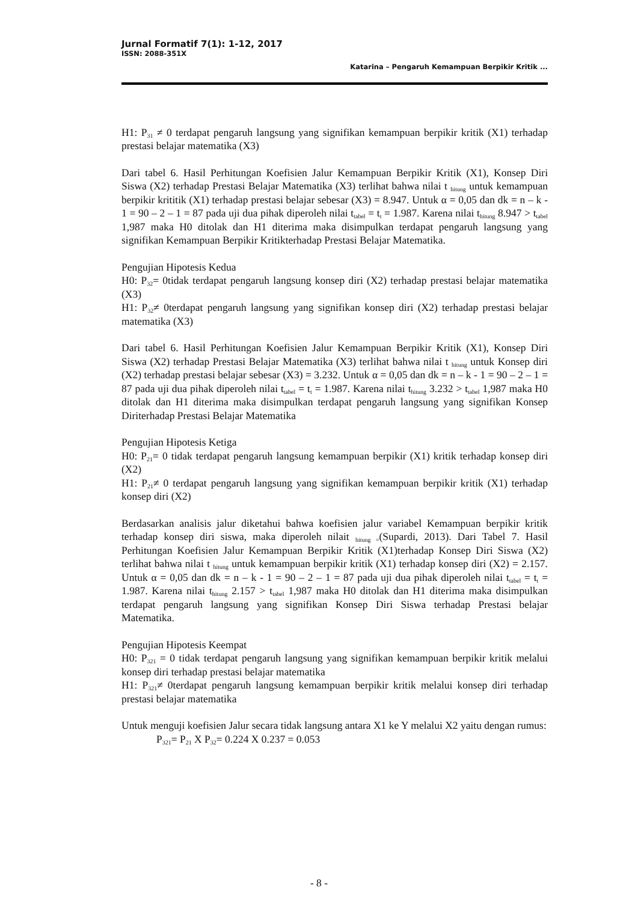Jurnal Formatif 7(1): 1-12, 2017
ISSN: 2088-351X
Katarina – Pengaruh Kemampuan Berpikir Kritik ...
H1: P<sub>31</sub> ≠ 0 terdapat pengaruh langsung yang signifikan kemampuan berpikir kritik (X1) terhadap prestasi belajar matematika (X3)
Dari tabel 6. Hasil Perhitungan Koefisien Jalur Kemampuan Berpikir Kritik (X1), Konsep Diri Siswa (X2) terhadap Prestasi Belajar Matematika (X3) terlihat bahwa nilai t <sub>hitung</sub> untuk kemampuan berpikir krititik (X1) terhadap prestasi belajar sebesar (X3) = 8.947. Untuk α = 0,05 dan dk = n – k - 1 = 90 – 2 – 1 = 87 pada uji dua pihak diperoleh nilai t<sub>tabel</sub> = t<sub>t</sub> = 1.987. Karena nilai t<sub>hitung</sub> 8.947 > t<sub>tabel</sub> 1,987 maka H0 ditolak dan H1 diterima maka disimpulkan terdapat pengaruh langsung yang signifikan Kemampuan Berpikir Kritikterhadap Prestasi Belajar Matematika.
Pengujian Hipotesis Kedua
H0: P<sub>32</sub>= 0tidak terdapat pengaruh langsung konsep diri (X2) terhadap prestasi belajar matematika (X3)
H1: P<sub>32</sub>≠ 0terdapat pengaruh langsung yang signifikan konsep diri (X2) terhadap prestasi belajar matematika (X3)
Dari tabel 6. Hasil Perhitungan Koefisien Jalur Kemampuan Berpikir Kritik (X1), Konsep Diri Siswa (X2) terhadap Prestasi Belajar Matematika (X3) terlihat bahwa nilai t <sub>hitung</sub> untuk Konsep diri (X2) terhadap prestasi belajar sebesar (X3) = 3.232. Untuk α = 0,05 dan dk = n – k - 1 = 90 – 2 – 1 = 87 pada uji dua pihak diperoleh nilai t<sub>tabel</sub> = t<sub>t</sub> = 1.987. Karena nilai t<sub>hitung</sub> 3.232 > t<sub>tabel</sub> 1,987 maka H0 ditolak dan H1 diterima maka disimpulkan terdapat pengaruh langsung yang signifikan Konsep Diriterhadap Prestasi Belajar Matematika
Pengujian Hipotesis Ketiga
H0: P<sub>21</sub>= 0 tidak terdapat pengaruh langsung kemampuan berpikir (X1) kritik terhadap konsep diri (X2)
H1: P<sub>21</sub>≠ 0 terdapat pengaruh langsung yang signifikan kemampuan berpikir kritik (X1) terhadap konsep diri (X2)
Berdasarkan analisis jalur diketahui bahwa koefisien jalur variabel Kemampuan berpikir kritik terhadap konsep diri siswa, maka diperoleh nilait <sub>hitung =</sub>(Supardi, 2013). Dari Tabel 7. Hasil Perhitungan Koefisien Jalur Kemampuan Berpikir Kritik (X1)terhadap Konsep Diri Siswa (X2) terlihat bahwa nilai t <sub>hitung</sub> untuk kemampuan berpikir kritik (X1) terhadap konsep diri (X2) = 2.157. Untuk α = 0,05 dan dk = n – k - 1 = 90 – 2 – 1 = 87 pada uji dua pihak diperoleh nilai t<sub>tabel</sub> = t<sub>t</sub> = 1.987. Karena nilai t<sub>hitung</sub> 2.157 > t<sub>tabel</sub> 1,987 maka H0 ditolak dan H1 diterima maka disimpulkan terdapat pengaruh langsung yang signifikan Konsep Diri Siswa terhadap Prestasi belajar Matematika.
Pengujian Hipotesis Keempat
H0: P<sub>321</sub> = 0 tidak terdapat pengaruh langsung yang signifikan kemampuan berpikir kritik melalui konsep diri terhadap prestasi belajar matematika
H1: P<sub>321</sub>≠ 0terdapat pengaruh langsung kemampuan berpikir kritik melalui konsep diri terhadap prestasi belajar matematika
Untuk menguji koefisien Jalur secara tidak langsung antara X1 ke Y melalui X2 yaitu dengan rumus:
P<sub>321</sub>= P<sub>21</sub> X P<sub>32</sub>= 0.224 X 0.237 = 0.053
- 8 -